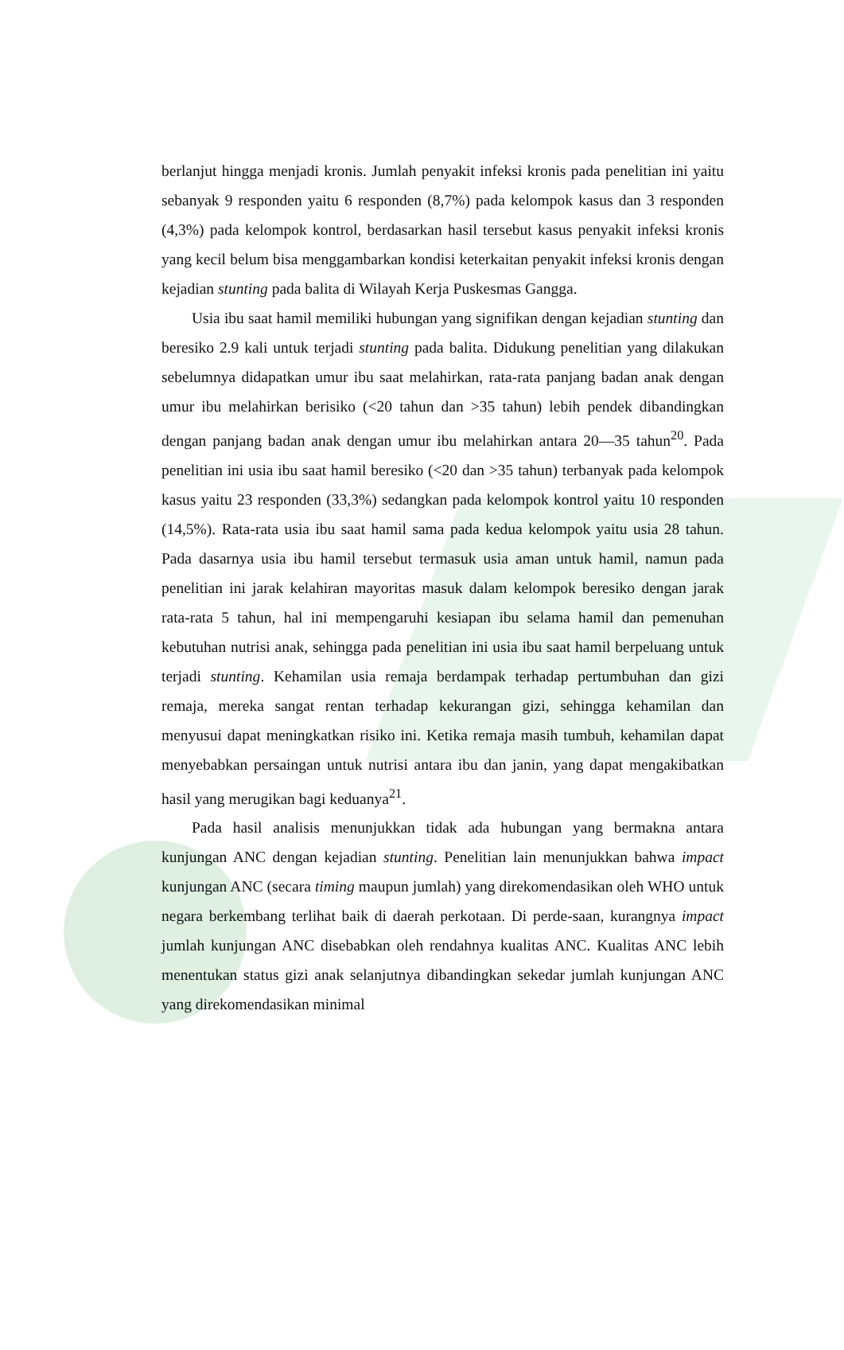berlanjut hingga menjadi kronis. Jumlah penyakit infeksi kronis pada penelitian ini yaitu sebanyak 9 responden yaitu 6 responden (8,7%) pada kelompok kasus dan 3 responden (4,3%) pada kelompok kontrol, berdasarkan hasil tersebut kasus penyakit infeksi kronis yang kecil belum bisa menggambarkan kondisi keterkaitan penyakit infeksi kronis dengan kejadian stunting pada balita di Wilayah Kerja Puskesmas Gangga.
Usia ibu saat hamil memiliki hubungan yang signifikan dengan kejadian stunting dan beresiko 2.9 kali untuk terjadi stunting pada balita. Didukung penelitian yang dilakukan sebelumnya didapatkan umur ibu saat melahirkan, rata-rata panjang badan anak dengan umur ibu melahirkan berisiko (<20 tahun dan >35 tahun) lebih pendek dibandingkan dengan panjang badan anak dengan umur ibu melahirkan antara 20—35 tahun<sup>20</sup>. Pada penelitian ini usia ibu saat hamil beresiko (<20 dan >35 tahun) terbanyak pada kelompok kasus yaitu 23 responden (33,3%) sedangkan pada kelompok kontrol yaitu 10 responden (14,5%). Rata-rata usia ibu saat hamil sama pada kedua kelompok yaitu usia 28 tahun. Pada dasarnya usia ibu hamil tersebut termasuk usia aman untuk hamil, namun pada penelitian ini jarak kelahiran mayoritas masuk dalam kelompok beresiko dengan jarak rata-rata 5 tahun, hal ini mempengaruhi kesiapan ibu selama hamil dan pemenuhan kebutuhan nutrisi anak, sehingga pada penelitian ini usia ibu saat hamil berpeluang untuk terjadi stunting. Kehamilan usia remaja berdampak terhadap pertumbuhan dan gizi remaja, mereka sangat rentan terhadap kekurangan gizi, sehingga kehamilan dan menyusui dapat meningkatkan risiko ini. Ketika remaja masih tumbuh, kehamilan dapat menyebabkan persaingan untuk nutrisi antara ibu dan janin, yang dapat mengakibatkan hasil yang merugikan bagi keduanya<sup>21</sup>.
Pada hasil analisis menunjukkan tidak ada hubungan yang bermakna antara kunjungan ANC dengan kejadian stunting. Penelitian lain menunjukkan bahwa impact kunjungan ANC (secara timing maupun jumlah) yang direkomendasikan oleh WHO untuk negara berkembang terlihat baik di daerah perkotaan. Di perde-saan, kurangnya impact jumlah kunjungan ANC disebabkan oleh rendahnya kualitas ANC. Kualitas ANC lebih menentukan status gizi anak selanjutnya dibandingkan sekedar jumlah kunjungan ANC yang direkomendasikan minimal